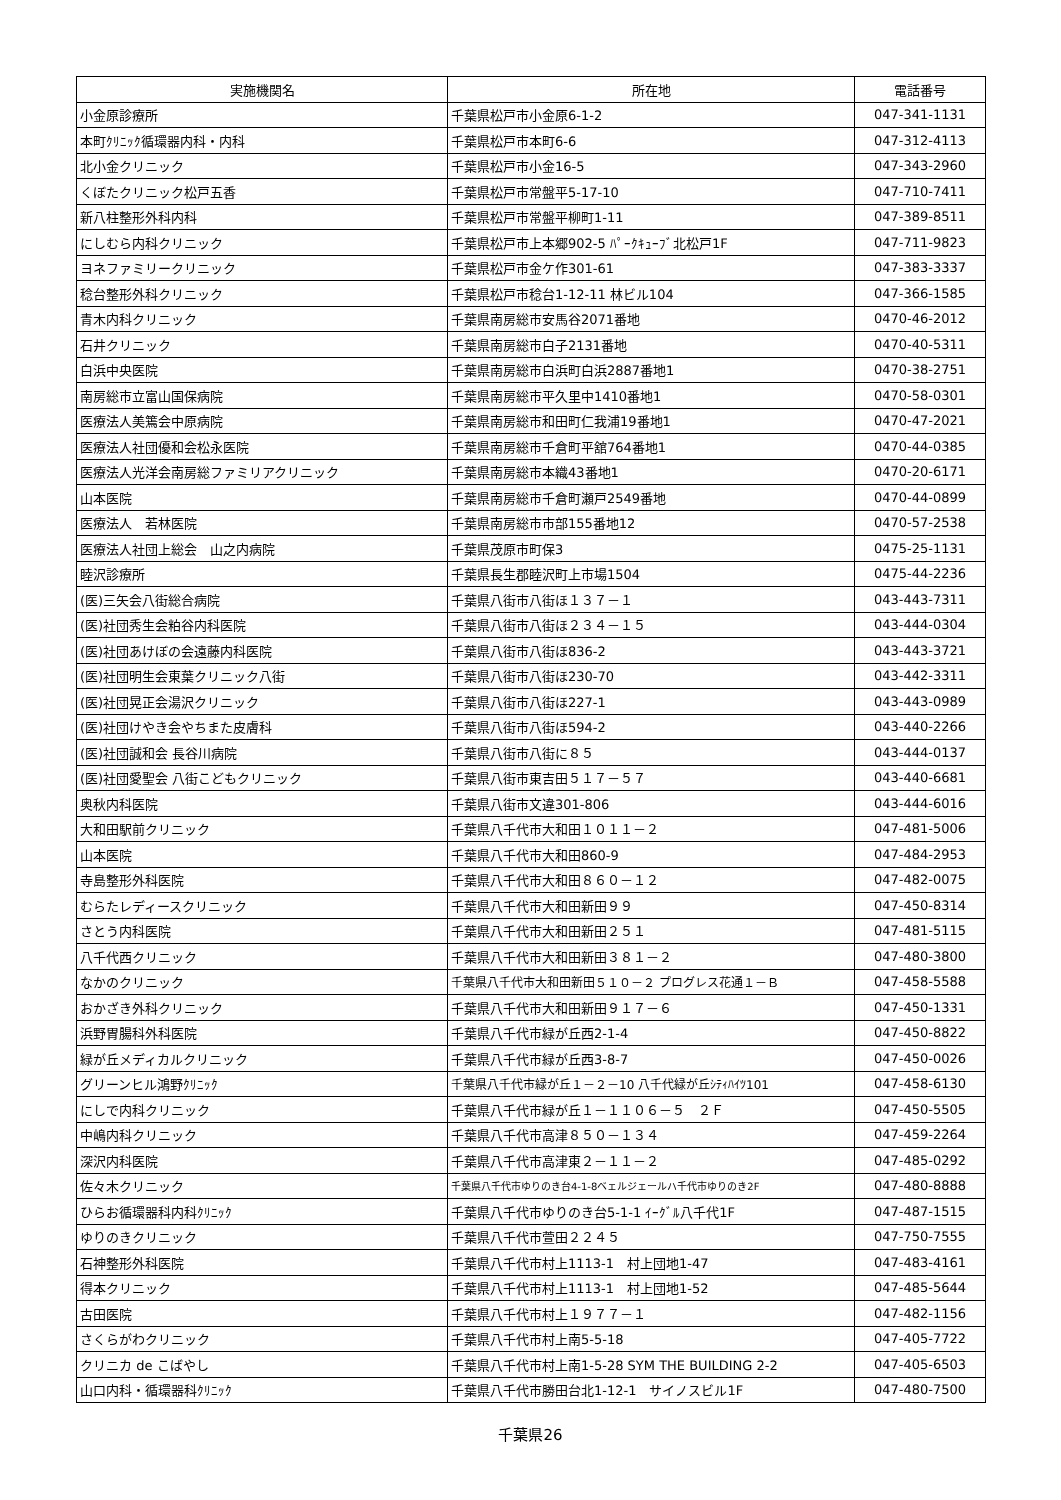| 実施機関名 | 所在地 | 電話番号 |
| --- | --- | --- |
| 小金原診療所 | 千葉県松戸市小金原6-1-2 | 047-341-1131 |
| 本町ｸﾘﾆｯｸ循環器内科・内科 | 千葉県松戸市本町6-6 | 047-312-4113 |
| 北小金クリニック | 千葉県松戸市小金16-5 | 047-343-2960 |
| くぼたクリニック松戸五香 | 千葉県松戸市常盤平5-17-10 | 047-710-7411 |
| 新八柱整形外科内科 | 千葉県松戸市常盤平柳町1-11 | 047-389-8511 |
| にしむら内科クリニック | 千葉県松戸市上本郷902-5 ﾊﾟｰｸｷｭｰﾌﾞ北松戸1F | 047-711-9823 |
| ヨネファミリークリニック | 千葉県松戸市金ケ作301-61 | 047-383-3337 |
| 稔台整形外科クリニック | 千葉県松戸市稔台1-12-11 林ビル104 | 047-366-1585 |
| 青木内科クリニック | 千葉県南房総市安馬谷2071番地 | 0470-46-2012 |
| 石井クリニック | 千葉県南房総市白子2131番地 | 0470-40-5311 |
| 白浜中央医院 | 千葉県南房総市白浜町白浜2887番地1 | 0470-38-2751 |
| 南房総市立富山国保病院 | 千葉県南房総市平久里中1410番地1 | 0470-58-0301 |
| 医療法人美篶会中原病院 | 千葉県南房総市和田町仁我浦19番地1 | 0470-47-2021 |
| 医療法人社団優和会松永医院 | 千葉県南房総市千倉町平舘764番地1 | 0470-44-0385 |
| 医療法人光洋会南房総ファミリアクリニック | 千葉県南房総市本織43番地1 | 0470-20-6171 |
| 山本医院 | 千葉県南房総市千倉町瀬戸2549番地 | 0470-44-0899 |
| 医療法人 若林医院 | 千葉県南房総市市部155番地12 | 0470-57-2538 |
| 医療法人社団上総会 山之内病院 | 千葉県茂原市町保3 | 0475-25-1131 |
| 睦沢診療所 | 千葉県長生郡睦沢町上市場1504 | 0475-44-2236 |
| (医)三矢会八街総合病院 | 千葉県八街市八街ほ１３７－１ | 043-443-7311 |
| (医)社団秀生会粕谷内科医院 | 千葉県八街市八街ほ２３４－１５ | 043-444-0304 |
| (医)社団あけぼの会遠藤内科医院 | 千葉県八街市八街ほ836-2 | 043-443-3721 |
| (医)社団明生会東葉クリニック八街 | 千葉県八街市八街ほ230-70 | 043-442-3311 |
| (医)社団晃正会湯沢クリニック | 千葉県八街市八街ほ227-1 | 043-443-0989 |
| (医)社団けやき会やちまた皮膚科 | 千葉県八街市八街ほ594-2 | 043-440-2266 |
| (医)社団誠和会 長谷川病院 | 千葉県八街市八街に８５ | 043-444-0137 |
| (医)社団愛聖会 八街こどもクリニック | 千葉県八街市東吉田５１７－５７ | 043-440-6681 |
| 奥秋内科医院 | 千葉県八街市文違301-806 | 043-444-6016 |
| 大和田駅前クリニック | 千葉県八千代市大和田１０１１－２ | 047-481-5006 |
| 山本医院 | 千葉県八千代市大和田860-9 | 047-484-2953 |
| 寺島整形外科医院 | 千葉県八千代市大和田８６０－１２ | 047-482-0075 |
| むらたレディースクリニック | 千葉県八千代市大和田新田９９ | 047-450-8314 |
| さとう内科医院 | 千葉県八千代市大和田新田２５１ | 047-481-5115 |
| 八千代西クリニック | 千葉県八千代市大和田新田３８１－２ | 047-480-3800 |
| なかのクリニック | 千葉県八千代市大和田新田５１０－２ プログレス花通１－Ｂ | 047-458-5588 |
| おかざき外科クリニック | 千葉県八千代市大和田新田９１７－６ | 047-450-1331 |
| 浜野胃腸科外科医院 | 千葉県八千代市緑が丘西2-1-4 | 047-450-8822 |
| 緑が丘メディカルクリニック | 千葉県八千代市緑が丘西3-8-7 | 047-450-0026 |
| グリーンヒル鴻野ｸﾘﾆｯｸ | 千葉県八千代市緑が丘１－２－10 八千代緑が丘ｼﾃｨﾊｲﾂ101 | 047-458-6130 |
| にしで内科クリニック | 千葉県八千代市緑が丘１－１１０６－５ ２Ｆ | 047-450-5505 |
| 中嶋内科クリニック | 千葉県八千代市高津８５０－１３４ | 047-459-2264 |
| 深沢内科医院 | 千葉県八千代市高津東２－１１－２ | 047-485-0292 |
| 佐々木クリニック | 千葉県八千代市ゆりのき台4-1-8ベェルジェールハ千代市ゆりのき2F | 047-480-8888 |
| ひらお循環器科内科ｸﾘﾆｯｸ | 千葉県八千代市ゆりのき台5-1-1 ｲｰｸﾞﾙ八千代1F | 047-487-1515 |
| ゆりのきクリニック | 千葉県八千代市萱田２２４５ | 047-750-7555 |
| 石神整形外科医院 | 千葉県八千代市村上1113-1 村上団地1-47 | 047-483-4161 |
| 得本クリニック | 千葉県八千代市村上1113-1 村上団地1-52 | 047-485-5644 |
| 古田医院 | 千葉県八千代市村上１９７７－１ | 047-482-1156 |
| さくらがわクリニック | 千葉県八千代市村上南5-5-18 | 047-405-7722 |
| クリニカ de こばやし | 千葉県八千代市村上南1-5-28 SYM THE BUILDING 2-2 | 047-405-6503 |
| 山口内科・循環器科ｸﾘﾆｯｸ | 千葉県八千代市勝田台北1-12-1 サイノスビル1F | 047-480-7500 |
千葉県26